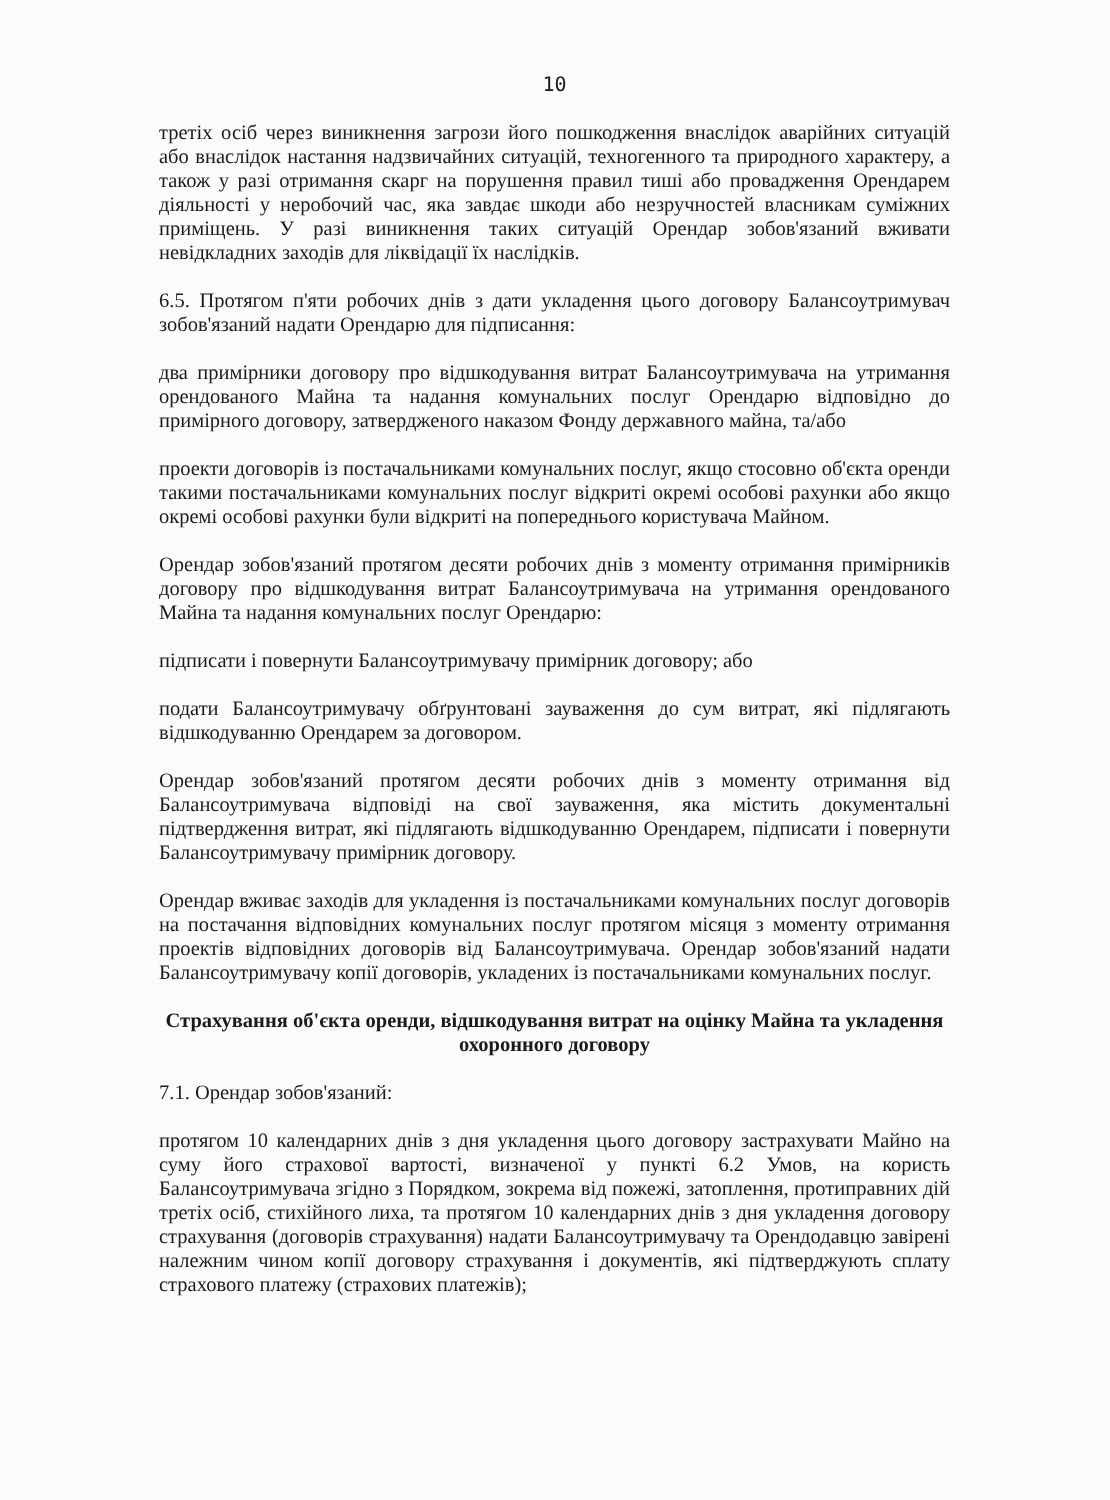10
третіх осіб через виникнення загрози його пошкодження внаслідок аварійних ситуацій або внаслідок настання надзвичайних ситуацій, техногенного та природного характеру, а також у разі отримання скарг на порушення правил тиші або провадження Орендарем діяльності у неробочий час, яка завдає шкоди або незручностей власникам суміжних приміщень. У разі виникнення таких ситуацій Орендар зобов'язаний вживати невідкладних заходів для ліквідації їх наслідків.
6.5. Протягом п'яти робочих днів з дати укладення цього договору Балансоутримувач зобов'язаний надати Орендарю для підписання:
два примірники договору про відшкодування витрат Балансоутримувача на утримання орендованого Майна та надання комунальних послуг Орендарю відповідно до примірного договору, затвердженого наказом Фонду державного майна, та/або
проекти договорів із постачальниками комунальних послуг, якщо стосовно об'єкта оренди такими постачальниками комунальних послуг відкриті окремі особові рахунки або якщо окремі особові рахунки були відкриті на попереднього користувача Майном.
Орендар зобов'язаний протягом десяти робочих днів з моменту отримання примірників договору про відшкодування витрат Балансоутримувача на утримання орендованого Майна та надання комунальних послуг Орендарю:
підписати і повернути Балансоутримувачу примірник договору; або
подати Балансоутримувачу обґрунтовані зауваження до сум витрат, які підлягають відшкодуванню Орендарем за договором.
Орендар зобов'язаний протягом десяти робочих днів з моменту отримання від Балансоутримувача відповіді на свої зауваження, яка містить документальні підтвердження витрат, які підлягають відшкодуванню Орендарем, підписати і повернути Балансоутримувачу примірник договору.
Орендар вживає заходів для укладення із постачальниками комунальних послуг договорів на постачання відповідних комунальних послуг протягом місяця з моменту отримання проектів відповідних договорів від Балансоутримувача. Орендар зобов'язаний надати Балансоутримувачу копії договорів, укладених із постачальниками комунальних послуг.
Страхування об'єкта оренди, відшкодування витрат на оцінку Майна та укладення охоронного договору
7.1. Орендар зобов'язаний:
протягом 10 календарних днів з дня укладення цього договору застрахувати Майно на суму його страхової вартості, визначеної у пункті 6.2 Умов, на користь Балансоутримувача згідно з Порядком, зокрема від пожежі, затоплення, протиправних дій третіх осіб, стихійного лиха, та протягом 10 календарних днів з дня укладення договору страхування (договорів страхування) надати Балансоутримувачу та Орендодавцю завірені належним чином копії договору страхування і документів, які підтверджують сплату страхового платежу (страхових платежів);